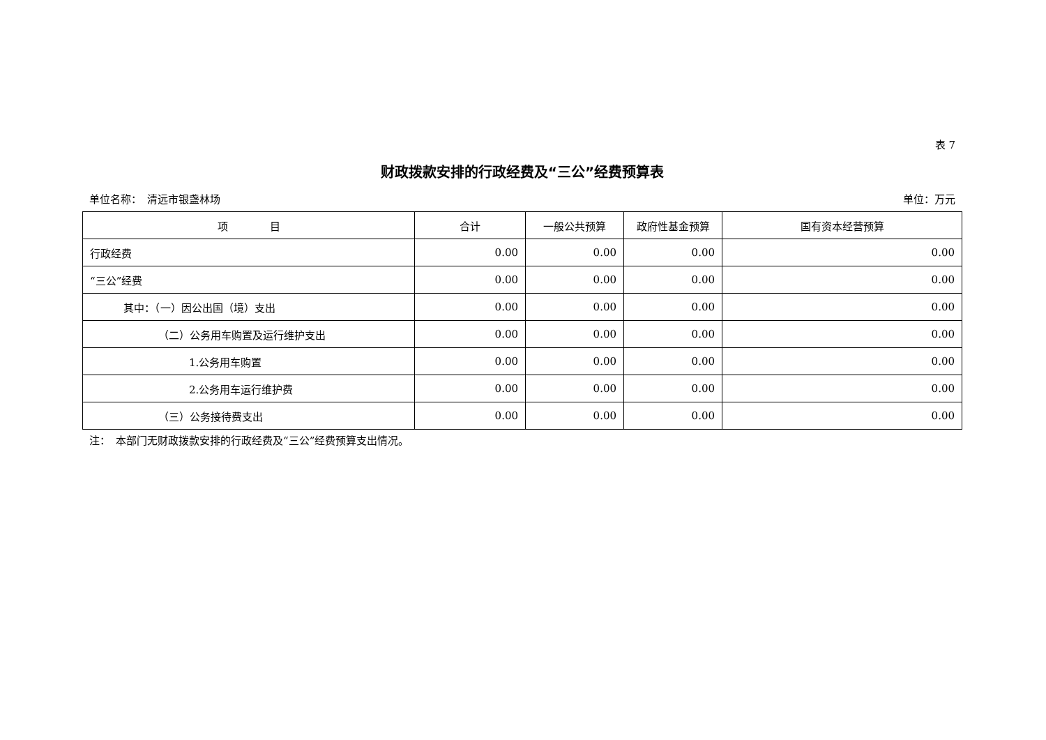表 7
财政拨款安排的行政经费及“三公”经费预算表
单位名称：　清远市银盏林场 单位：万元
| 项 目 | 合计 | 一般公共预算 | 政府性基金预算 | 国有资本经营预算 |
| --- | --- | --- | --- | --- |
| 行政经费 | 0.00 | 0.00 | 0.00 | 0.00 |
| “三公”经费 | 0.00 | 0.00 | 0.00 | 0.00 |
| 其中：（一）因公出国（境）支出 | 0.00 | 0.00 | 0.00 | 0.00 |
| （二）公务用车购置及运行维护支出 | 0.00 | 0.00 | 0.00 | 0.00 |
| 1.公务用车购置 | 0.00 | 0.00 | 0.00 | 0.00 |
| 2.公务用车运行维护费 | 0.00 | 0.00 | 0.00 | 0.00 |
| （三）公务接待费支出 | 0.00 | 0.00 | 0.00 | 0.00 |
注：　本部门无财政拨款安排的行政经费及“三公”经费预算支出情况。